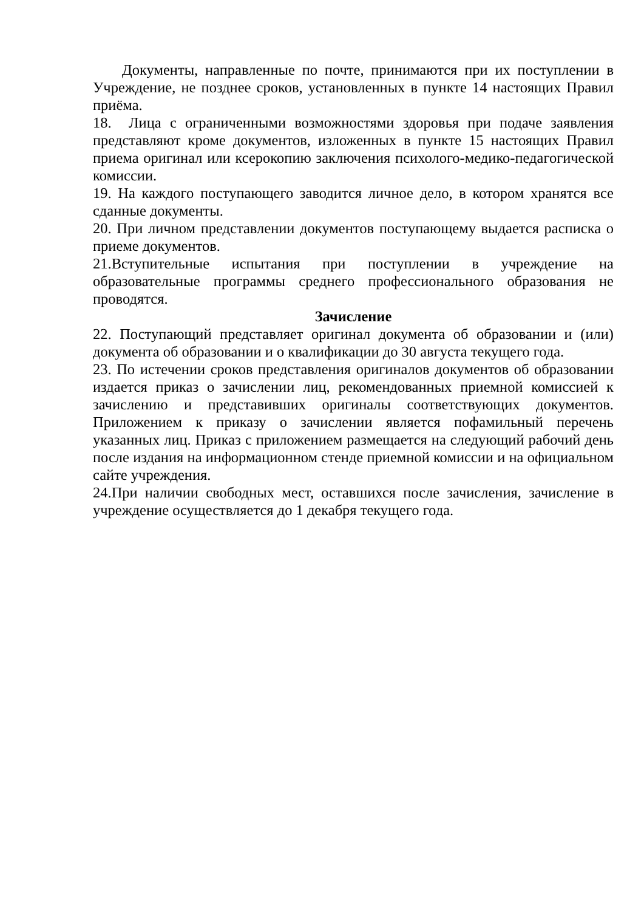Документы, направленные по почте, принимаются при их поступлении в Учреждение, не позднее сроков, установленных в пункте 14 настоящих Правил приёма.
18. Лица с ограниченными возможностями здоровья при подаче заявления представляют кроме документов, изложенных в пункте 15 настоящих Правил приема оригинал или ксерокопию заключения психолого-медико-педагогической комиссии.
19. На каждого поступающего заводится личное дело, в котором хранятся все сданные документы.
20. При личном представлении документов поступающему выдается расписка о приеме документов.
21.Вступительные испытания при поступлении в учреждение на образовательные программы среднего профессионального образования не проводятся.
Зачисление
22. Поступающий представляет оригинал документа об образовании и (или) документа об образовании и о квалификации до 30 августа текущего года.
23. По истечении сроков представления оригиналов документов об образовании издается приказ о зачислении лиц, рекомендованных приемной комиссией к зачислению и представивших оригиналы соответствующих документов. Приложением к приказу о зачислении является пофамильный перечень указанных лиц. Приказ с приложением размещается на следующий рабочий день после издания на информационном стенде приемной комиссии и на официальном сайте учреждения.
24.При наличии свободных мест, оставшихся после зачисления, зачисление в учреждение осуществляется до 1 декабря текущего года.